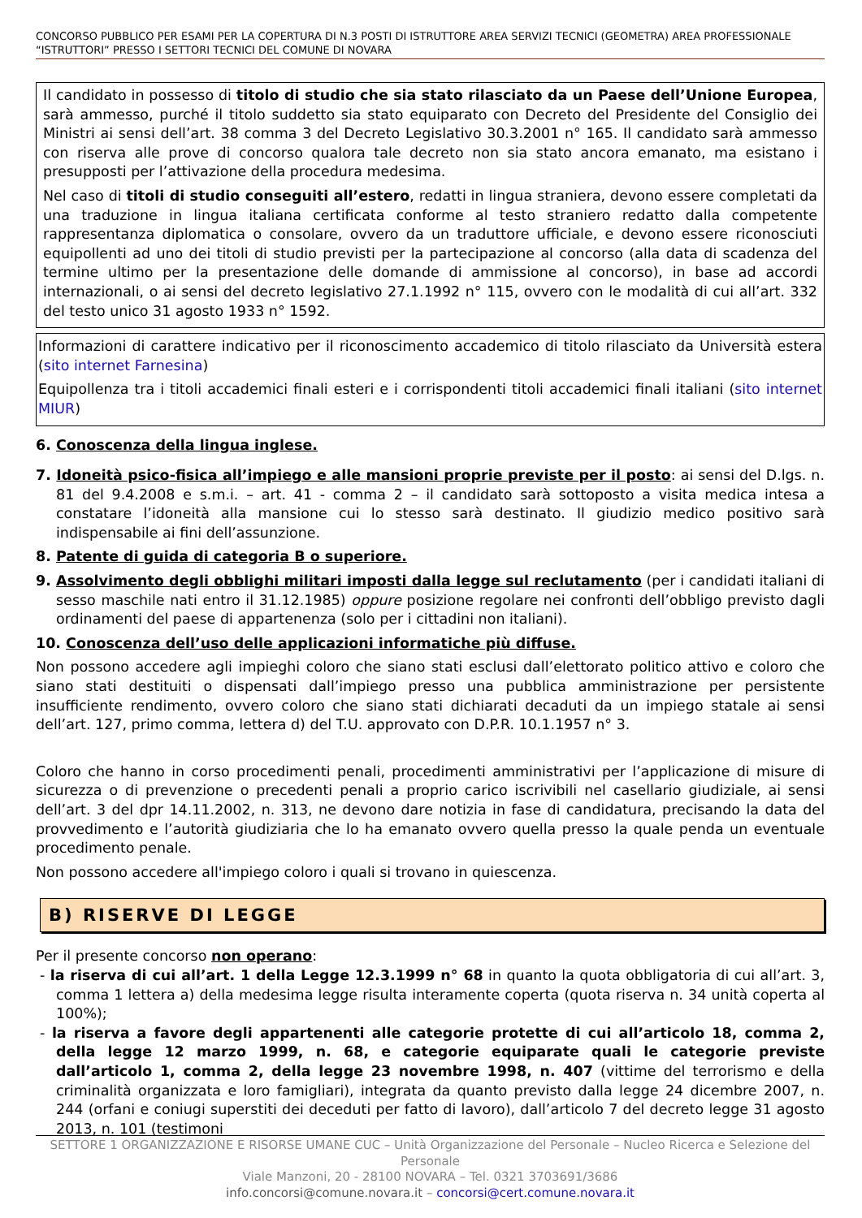CONCORSO PUBBLICO PER ESAMI PER LA COPERTURA DI N.3 POSTI DI ISTRUTTORE AREA SERVIZI TECNICI (GEOMETRA) AREA PROFESSIONALE “ISTRUTTORI” PRESSO I SETTORI TECNICI DEL COMUNE DI NOVARA
Il candidato in possesso di titolo di studio che sia stato rilasciato da un Paese dell’Unione Europea, sarà ammesso, purché il titolo suddetto sia stato equiparato con Decreto del Presidente del Consiglio dei Ministri ai sensi dell’art. 38 comma 3 del Decreto Legislativo 30.3.2001 n° 165. Il candidato sarà ammesso con riserva alle prove di concorso qualora tale decreto non sia stato ancora emanato, ma esistano i presupposti per l’attivazione della procedura medesima.
Nel caso di titoli di studio conseguiti all’estero, redatti in lingua straniera, devono essere completati da una traduzione in lingua italiana certificata conforme al testo straniero redatto dalla competente rappresentanza diplomatica o consolare, ovvero da un traduttore ufficiale, e devono essere riconosciuti equipollenti ad uno dei titoli di studio previsti per la partecipazione al concorso (alla data di scadenza del termine ultimo per la presentazione delle domande di ammissione al concorso), in base ad accordi internazionali, o ai sensi del decreto legislativo 27.1.1992 n° 115, ovvero con le modalità di cui all’art. 332 del testo unico 31 agosto 1933 n° 1592.
Informazioni di carattere indicativo per il riconoscimento accademico di titolo rilasciato da Università estera (sito internet Farnesina)
Equipollenza tra i titoli accademici finali esteri e i corrispondenti titoli accademici finali italiani (sito internet MIUR)
6. Conoscenza della lingua inglese.
7. Idoneità psico-fisica all’impiego e alle mansioni proprie previste per il posto: ai sensi del D.lgs. n. 81 del 9.4.2008 e s.m.i. – art. 41 - comma 2 – il candidato sarà sottoposto a visita medica intesa a constatare l’idoneità alla mansione cui lo stesso sarà destinato. Il giudizio medico positivo sarà indispensabile ai fini dell’assunzione.
8. Patente di guida di categoria B o superiore.
9. Assolvimento degli obblighi militari imposti dalla legge sul reclutamento (per i candidati italiani di sesso maschile nati entro il 31.12.1985) oppure posizione regolare nei confronti dell’obbligo previsto dagli ordinamenti del paese di appartenenza (solo per i cittadini non italiani).
10. Conoscenza dell’uso delle applicazioni informatiche più diffuse.
Non possono accedere agli impieghi coloro che siano stati esclusi dall’elettorato politico attivo e coloro che siano stati destituiti o dispensati dall’impiego presso una pubblica amministrazione per persistente insufficiente rendimento, ovvero coloro che siano stati dichiarati decaduti da un impiego statale ai sensi dell’art. 127, primo comma, lettera d) del T.U. approvato con D.P.R. 10.1.1957 n° 3.
Coloro che hanno in corso procedimenti penali, procedimenti amministrativi per l’applicazione di misure di sicurezza o di prevenzione o precedenti penali a proprio carico iscrivibili nel casellario giudiziale, ai sensi dell’art. 3 del dpr 14.11.2002, n. 313, ne devono dare notizia in fase di candidatura, precisando la data del provvedimento e l’autorità giudiziaria che lo ha emanato ovvero quella presso la quale penda un eventuale procedimento penale.
Non possono accedere all'impiego coloro i quali si trovano in quiescenza.
B) RISERVE DI LEGGE
Per il presente concorso non operano:
- la riserva di cui all’art. 1 della Legge 12.3.1999 n° 68 in quanto la quota obbligatoria di cui all’art. 3, comma 1 lettera a) della medesima legge risulta interamente coperta (quota riserva n. 34 unità coperta al 100%);
- la riserva a favore degli appartenenti alle categorie protette di cui all’articolo 18, comma 2, della legge 12 marzo 1999, n. 68, e categorie equiparate quali le categorie previste dall’articolo 1, comma 2, della legge 23 novembre 1998, n. 407 (vittime del terrorismo e della criminalità organizzata e loro famigliari), integrata da quanto previsto dalla legge 24 dicembre 2007, n. 244 (orfani e coniugi superstiti dei deceduti per fatto di lavoro), dall’articolo 7 del decreto legge 31 agosto 2013, n. 101 (testimoni
SETTORE 1 ORGANIZZAZIONE E RISORSE UMANE CUC – Unità Organizzazione del Personale – Nucleo Ricerca e Selezione del Personale
Viale Manzoni, 20 - 28100 NOVARA – Tel. 0321 3703691/3686
info.concorsi@comune.novara.it – concorsi@cert.comune.novara.it